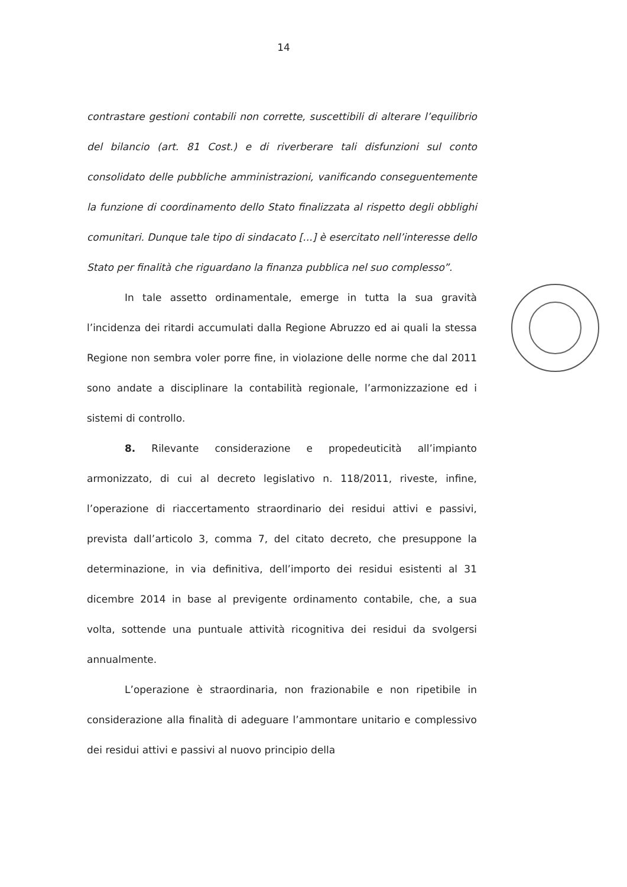14
contrastare gestioni contabili non corrette, suscettibili di alterare l’equilibrio del bilancio (art. 81 Cost.) e di riverberare tali disfunzioni sul conto consolidato delle pubbliche amministrazioni, vanificando conseguentemente la funzione di coordinamento dello Stato finalizzata al rispetto degli obblighi comunitari. Dunque tale tipo di sindacato [...] è esercitato nell’interesse dello Stato per finalità che riguardano la finanza pubblica nel suo complesso”.
In tale assetto ordinamentale, emerge in tutta la sua gravità l’incidenza dei ritardi accumulati dalla Regione Abruzzo ed ai quali la stessa Regione non sembra voler porre fine, in violazione delle norme che dal 2011 sono andate a disciplinare la contabilità regionale, l’armonizzazione ed i sistemi di controllo.
8. Rilevante considerazione e propedeuticità all’impianto armonizzato, di cui al decreto legislativo n. 118/2011, riveste, infine, l’operazione di riaccertamento straordinario dei residui attivi e passivi, prevista dall’articolo 3, comma 7, del citato decreto, che presuppone la determinazione, in via definitiva, dell’importo dei residui esistenti al 31 dicembre 2014 in base al previgente ordinamento contabile, che, a sua volta, sottende una puntuale attività ricognitiva dei residui da svolgersi annualmente.
L’operazione è straordinaria, non frazionabile e non ripetibile in considerazione alla finalità di adeguare l’ammontare unitario e complessivo dei residui attivi e passivi al nuovo principio della